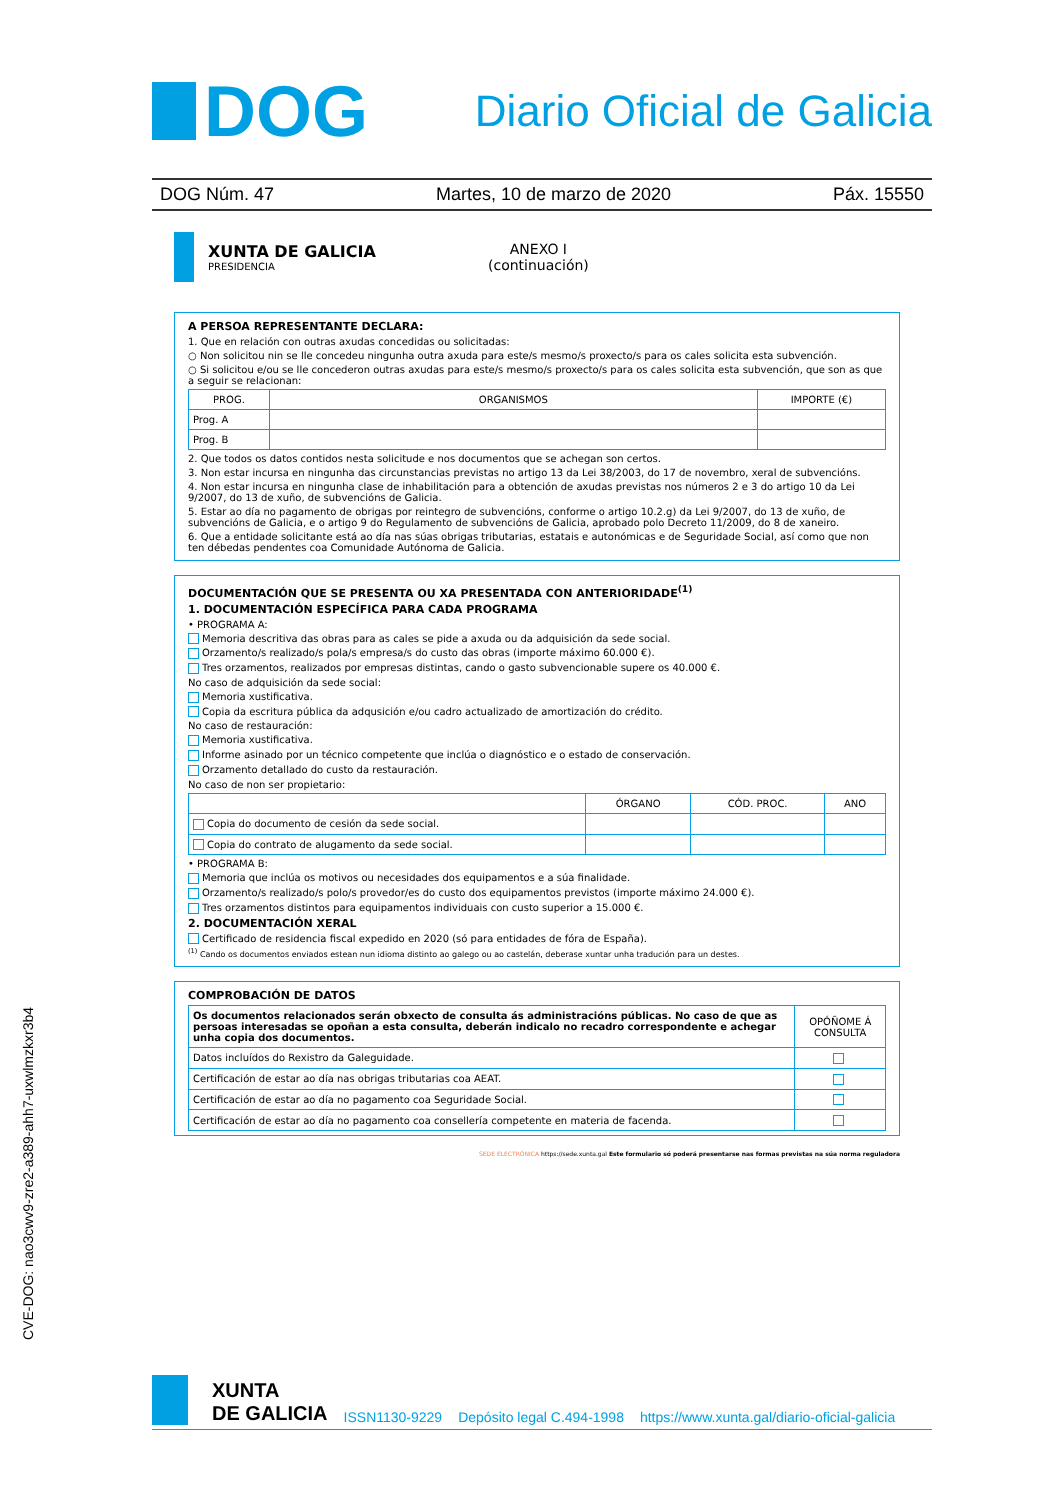DOG
Diario Oficial de Galicia
DOG Núm. 47 Martes, 10 de marzo de 2020 Páx. 15550
XUNTA DE GALICIA
PRESIDENCIA
ANEXO I
(continuación)
A PERSOA REPRESENTANTE DECLARA:
1. Que en relación con outras axudas concedidas ou solicitadas:
○ Non solicitou nin se lle concedeu ningunha outra axuda para este/s mesmo/s proxecto/s para os cales solicita esta subvención.
○ Si solicitou e/ou se lle concederon outras axudas para este/s mesmo/s proxecto/s para os cales solicita esta subvención, que son as que a seguir se relacionan:
| PROG. | ORGANISMOS | IMPORTE (€) |
| --- | --- | --- |
| Prog. A | | |
| Prog. B | | |
2. Que todos os datos contidos nesta solicitude e nos documentos que se achegan son certos.
3. Non estar incursa en ningunha das circunstancias previstas no artigo 13 da Lei 38/2003, do 17 de novembro, xeral de subvencións.
4. Non estar incursa en ningunha clase de inhabilitación para a obtención de axudas previstas nos números 2 e 3 do artigo 10 da Lei 9/2007, do 13 de xuño, de subvencións de Galicia.
5. Estar ao día no pagamento de obrigas por reintegro de subvencións, conforme o artigo 10.2.g) da Lei 9/2007, do 13 de xuño, de subvencións de Galicia, e o artigo 9 do Regulamento de subvencións de Galicia, aprobado polo Decreto 11/2009, do 8 de xaneiro.
6. Que a entidade solicitante está ao día nas súas obrigas tributarias, estatais e autonómicas e de Seguridade Social, así como que non ten débedas pendentes coa Comunidade Autónoma de Galicia.
DOCUMENTACIÓN QUE SE PRESENTA OU XA PRESENTADA CON ANTERIORIDADE<sup>(1)</sup>
1. DOCUMENTACIÓN ESPECÍFICA PARA CADA PROGRAMA
• PROGRAMA A:
Memoria descritiva das obras para as cales se pide a axuda ou da adquisición da sede social.
Orzamento/s realizado/s pola/s empresa/s do custo das obras (importe máximo 60.000 €).
Tres orzamentos, realizados por empresas distintas, cando o gasto subvencionable supere os 40.000 €.
No caso de adquisición da sede social:
Memoria xustificativa.
Copia da escritura pública da adqusición e/ou cadro actualizado de amortización do crédito.
No caso de restauración:
Memoria xustificativa.
Informe asinado por un técnico competente que inclúa o diagnóstico e o estado de conservación.
Orzamento detallado do custo da restauración.
No caso de non ser propietario:
| | ÓRGANO | CÓD. PROC. | ANO |
| --- | --- | --- | --- |
| Copia do documento de cesión da sede social. | | | |
| Copia do contrato de alugamento da sede social. | | | |
• PROGRAMA B:
Memoria que inclúa os motivos ou necesidades dos equipamentos e a súa finalidade.
Orzamento/s realizado/s polo/s provedor/es do custo dos equipamentos previstos (importe máximo 24.000 €).
Tres orzamentos distintos para equipamentos individuais con custo superior a 15.000 €.
2. DOCUMENTACIÓN XERAL
Certificado de residencia fiscal expedido en 2020 (só para entidades de fóra de España).
<sup>(1)</sup> Cando os documentos enviados estean nun idioma distinto ao galego ou ao castelán, deberase xuntar unha tradución para un destes.
COMPROBACIÓN DE DATOS
| Os documentos relacionados serán obxecto de consulta ás administracións públicas. No caso de que as persoas interesadas se opoñan a esta consulta, deberán indicalo no recadro correspondente e achegar unha copia dos documentos. | OPÓÑOME Á CONSULTA |
| Datos incluídos do Rexistro da Galeguidade. | |
| Certificación de estar ao día nas obrigas tributarias coa AEAT. | |
| Certificación de estar ao día no pagamento coa Seguridade Social. | |
| Certificación de estar ao día no pagamento coa consellería competente en materia de facenda. | |
SEDE ELECTRÓNICA https://sede.xunta.gal Este formulario só poderá presentarse nas formas previstas na súa norma reguladora
CVE-DOG: nao3cwv9-zre2-a389-ahh7-uxwlmzkxr3b4
XUNTA
DE GALICIA ISSN1130-9229 Depósito legal C.494-1998 https://www.xunta.gal/diario-oficial-galicia